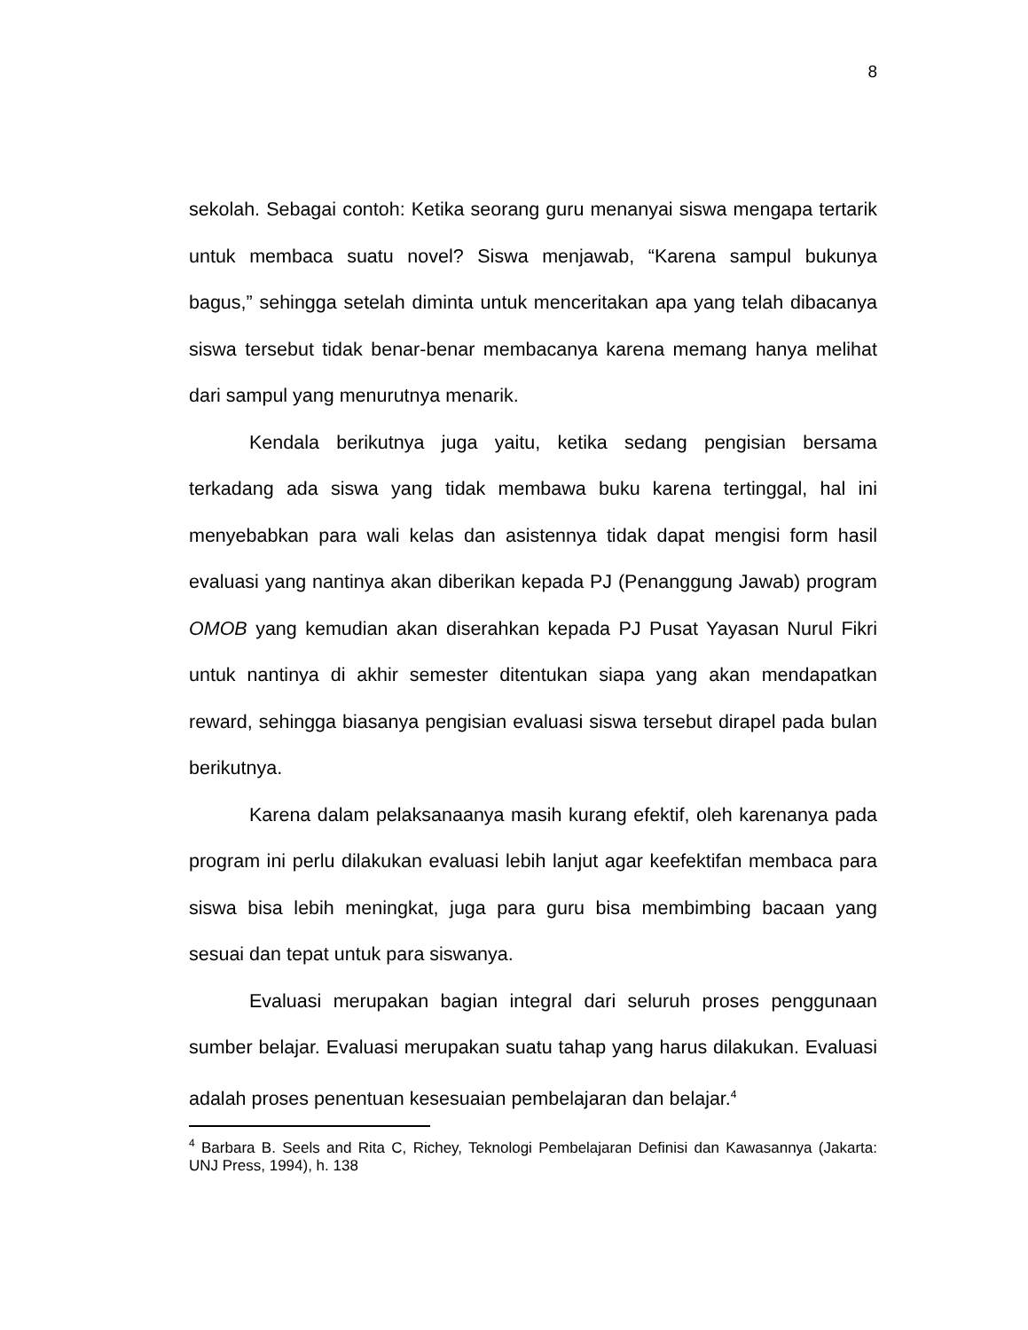8
sekolah. Sebagai contoh: Ketika seorang guru menanyai siswa mengapa tertarik untuk membaca suatu novel? Siswa menjawab, “Karena sampul bukunya bagus,” sehingga setelah diminta untuk menceritakan apa yang telah dibacanya siswa tersebut tidak benar-benar membacanya karena memang hanya melihat dari sampul yang menurutnya menarik.
Kendala berikutnya juga yaitu, ketika sedang pengisian bersama terkadang ada siswa yang tidak membawa buku karena tertinggal, hal ini menyebabkan para wali kelas dan asistennya tidak dapat mengisi form hasil evaluasi yang nantinya akan diberikan kepada PJ (Penanggung Jawab) program OMOB yang kemudian akan diserahkan kepada PJ Pusat Yayasan Nurul Fikri untuk nantinya di akhir semester ditentukan siapa yang akan mendapatkan reward, sehingga biasanya pengisian evaluasi siswa tersebut dirapel pada bulan berikutnya.
Karena dalam pelaksanaanya masih kurang efektif, oleh karenanya pada program ini perlu dilakukan evaluasi lebih lanjut agar keefektifan membaca para siswa bisa lebih meningkat, juga para guru bisa membimbing bacaan yang sesuai dan tepat untuk para siswanya.
Evaluasi merupakan bagian integral dari seluruh proses penggunaan sumber belajar. Evaluasi merupakan suatu tahap yang harus dilakukan. Evaluasi adalah proses penentuan kesesuaian pembelajaran dan belajar.<sup>4</sup>
<sup>4</sup> Barbara B. Seels and Rita C, Richey, Teknologi Pembelajaran Definisi dan Kawasannya (Jakarta: UNJ Press, 1994), h. 138